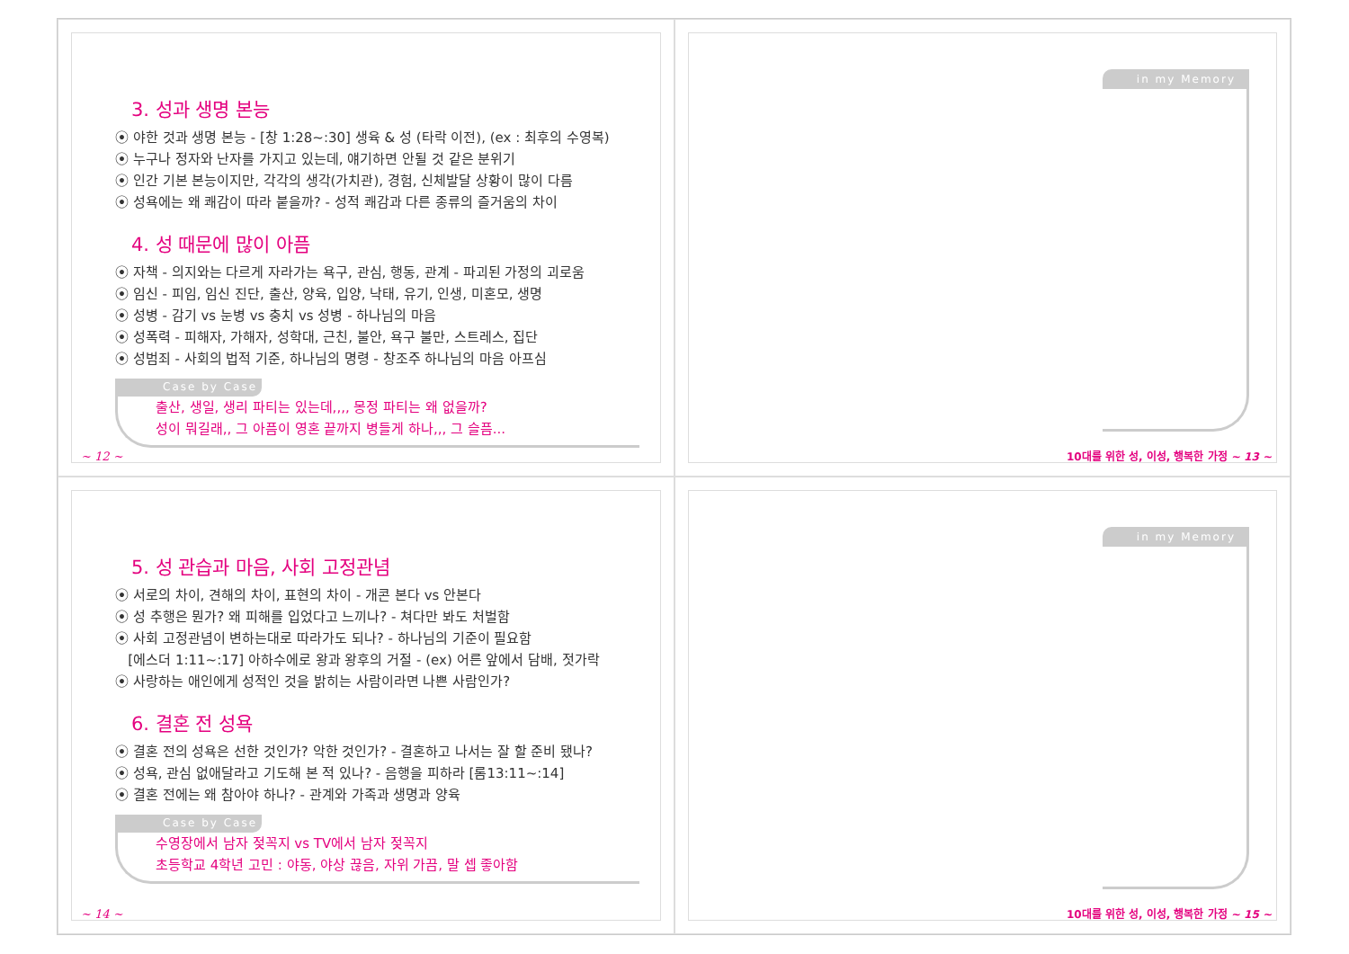3. 성과 생명 본능
⦿ 야한 것과 생명 본능 - [창 1:28~:30] 생육 & 성 (타락 이전), (ex : 최후의 수영복)
⦿ 누구나 정자와 난자를 가지고 있는데, 얘기하면 안될 것 같은 분위기
⦿ 인간 기본 본능이지만, 각각의 생각(가치관), 경험, 신체발달 상황이 많이 다름
⦿ 성욕에는 왜 쾌감이 따라 붙을까? - 성적 쾌감과 다른 종류의 즐거움의 차이
4. 성 때문에 많이 아픔
⦿ 자책 - 의지와는 다르게 자라가는 욕구, 관심, 행동, 관계 - 파괴된 가정의 괴로움
⦿ 임신 - 피임, 임신 진단, 출산, 양육, 입양, 낙태, 유기, 인생, 미혼모, 생명
⦿ 성병 - 감기 vs 눈병 vs 충치 vs 성병 - 하나님의 마음
⦿ 성폭력 - 피해자, 가해자, 성학대, 근친, 불안, 욕구 불만, 스트레스, 집단
⦿ 성범죄 - 사회의 법적 기준, 하나님의 명령 - 창조주 하나님의 마음 아프심
Case by Case
출산, 생일, 생리 파티는 있는데,,,, 몽정 파티는 왜 없을까?
성이 뭐길래,, 그 아픔이 영혼 끝까지 병들게 하나,,, 그 슬픔...
~ 12 ~
in my Memory
10대를 위한 성, 이성, 행복한 가정 ~ 13 ~
5. 성 관습과 마음, 사회 고정관념
⦿ 서로의 차이, 견해의 차이, 표현의 차이 - 개콘 본다 vs 안본다
⦿ 성 추행은 뭔가? 왜 피해를 입었다고 느끼나? - 쳐다만 봐도 처벌함
⦿ 사회 고정관념이 변하는대로 따라가도 되나? - 하나님의 기준이 필요함
[에스더 1:11~:17] 아하수에로 왕과 왕후의 거절 - (ex) 어른 앞에서 담배, 젓가락
⦿ 사랑하는 애인에게 성적인 것을 밝히는 사람이라면 나쁜 사람인가?
6. 결혼 전 성욕
⦿ 결혼 전의 성욕은 선한 것인가? 악한 것인가? - 결혼하고 나서는 잘 할 준비 됐나?
⦿ 성욕, 관심 없애달라고 기도해 본 적 있나? - 음행을 피하라 [롬13:11~:14]
⦿ 결혼 전에는 왜 참아야 하나? - 관계와 가족과 생명과 양육
Case by Case
수영장에서 남자 젖꼭지 vs TV에서 남자 젖꼭지
초등학교 4학년 고민 : 야동, 야상 끊음, 자위 가끔, 말 셉 좋아함
~ 14 ~
in my Memory
10대를 위한 성, 이성, 행복한 가정 ~ 15 ~